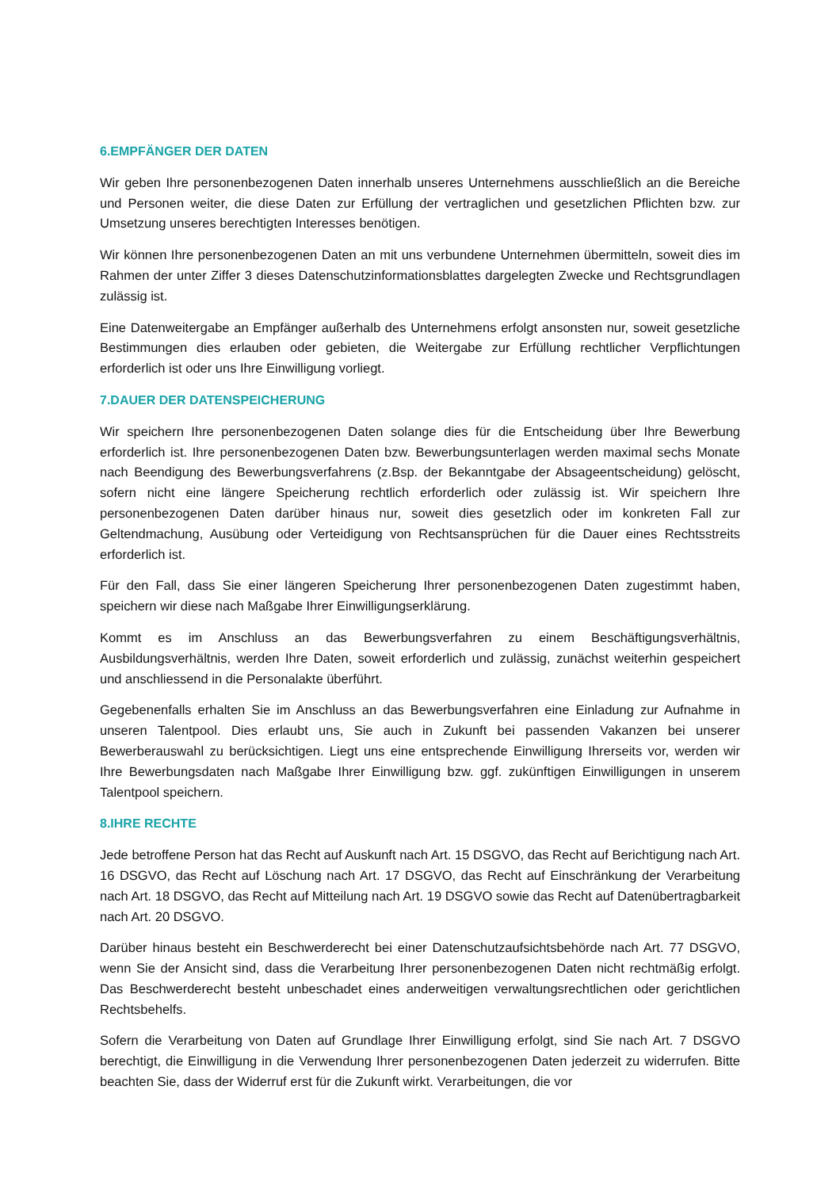6.EMPFÄNGER DER DATEN
Wir geben Ihre personenbezogenen Daten innerhalb unseres Unternehmens ausschließlich an die Bereiche und Personen weiter, die diese Daten zur Erfüllung der vertraglichen und gesetzlichen Pflichten bzw. zur Umsetzung unseres berechtigten Interesses benötigen.
Wir können Ihre personenbezogenen Daten an mit uns verbundene Unternehmen übermitteln, soweit dies im Rahmen der unter Ziffer 3 dieses Datenschutzinformationsblattes dargelegten Zwecke und Rechtsgrundlagen zulässig ist.
Eine Datenweitergabe an Empfänger außerhalb des Unternehmens erfolgt ansonsten nur, soweit gesetzliche Bestimmungen dies erlauben oder gebieten, die Weitergabe zur Erfüllung rechtlicher Verpflichtungen erforderlich ist oder uns Ihre Einwilligung vorliegt.
7.DAUER DER DATENSPEICHERUNG
Wir speichern Ihre personenbezogenen Daten solange dies für die Entscheidung über Ihre Bewerbung erforderlich ist. Ihre personenbezogenen Daten bzw. Bewerbungsunterlagen werden maximal sechs Monate nach Beendigung des Bewerbungsverfahrens (z.Bsp. der Bekanntgabe der Absageentscheidung) gelöscht, sofern nicht eine längere Speicherung rechtlich erforderlich oder zulässig ist. Wir speichern Ihre personenbezogenen Daten darüber hinaus nur, soweit dies gesetzlich oder im konkreten Fall zur Geltendmachung, Ausübung oder Verteidigung von Rechtsansprüchen für die Dauer eines Rechtsstreits erforderlich ist.
Für den Fall, dass Sie einer längeren Speicherung Ihrer personenbezogenen Daten zugestimmt haben, speichern wir diese nach Maßgabe Ihrer Einwilligungserklärung.
Kommt es im Anschluss an das Bewerbungsverfahren zu einem Beschäftigungsverhältnis, Ausbildungsverhältnis, werden Ihre Daten, soweit erforderlich und zulässig, zunächst weiterhin gespeichert und anschliessend in die Personalakte überführt.
Gegebenenfalls erhalten Sie im Anschluss an das Bewerbungsverfahren eine Einladung zur Aufnahme in unseren Talentpool. Dies erlaubt uns, Sie auch in Zukunft bei passenden Vakanzen bei unserer Bewerberauswahl zu berücksichtigen. Liegt uns eine entsprechende Einwilligung Ihrerseits vor, werden wir Ihre Bewerbungsdaten nach Maßgabe Ihrer Einwilligung bzw. ggf. zukünftigen Einwilligungen in unserem Talentpool speichern.
8.IHRE RECHTE
Jede betroffene Person hat das Recht auf Auskunft nach Art. 15 DSGVO, das Recht auf Berichtigung nach Art. 16 DSGVO, das Recht auf Löschung nach Art. 17 DSGVO, das Recht auf Einschränkung der Verarbeitung nach Art. 18 DSGVO, das Recht auf Mitteilung nach Art. 19 DSGVO sowie das Recht auf Datenübertragbarkeit nach Art. 20 DSGVO.
Darüber hinaus besteht ein Beschwerderecht bei einer Datenschutzaufsichtsbehörde nach Art. 77 DSGVO, wenn Sie der Ansicht sind, dass die Verarbeitung Ihrer personenbezogenen Daten nicht rechtmäßig erfolgt. Das Beschwerderecht besteht unbeschadet eines anderweitigen verwaltungsrechtlichen oder gerichtlichen Rechtsbehelfs.
Sofern die Verarbeitung von Daten auf Grundlage Ihrer Einwilligung erfolgt, sind Sie nach Art. 7 DSGVO berechtigt, die Einwilligung in die Verwendung Ihrer personenbezogenen Daten jederzeit zu widerrufen. Bitte beachten Sie, dass der Widerruf erst für die Zukunft wirkt. Verarbeitungen, die vor